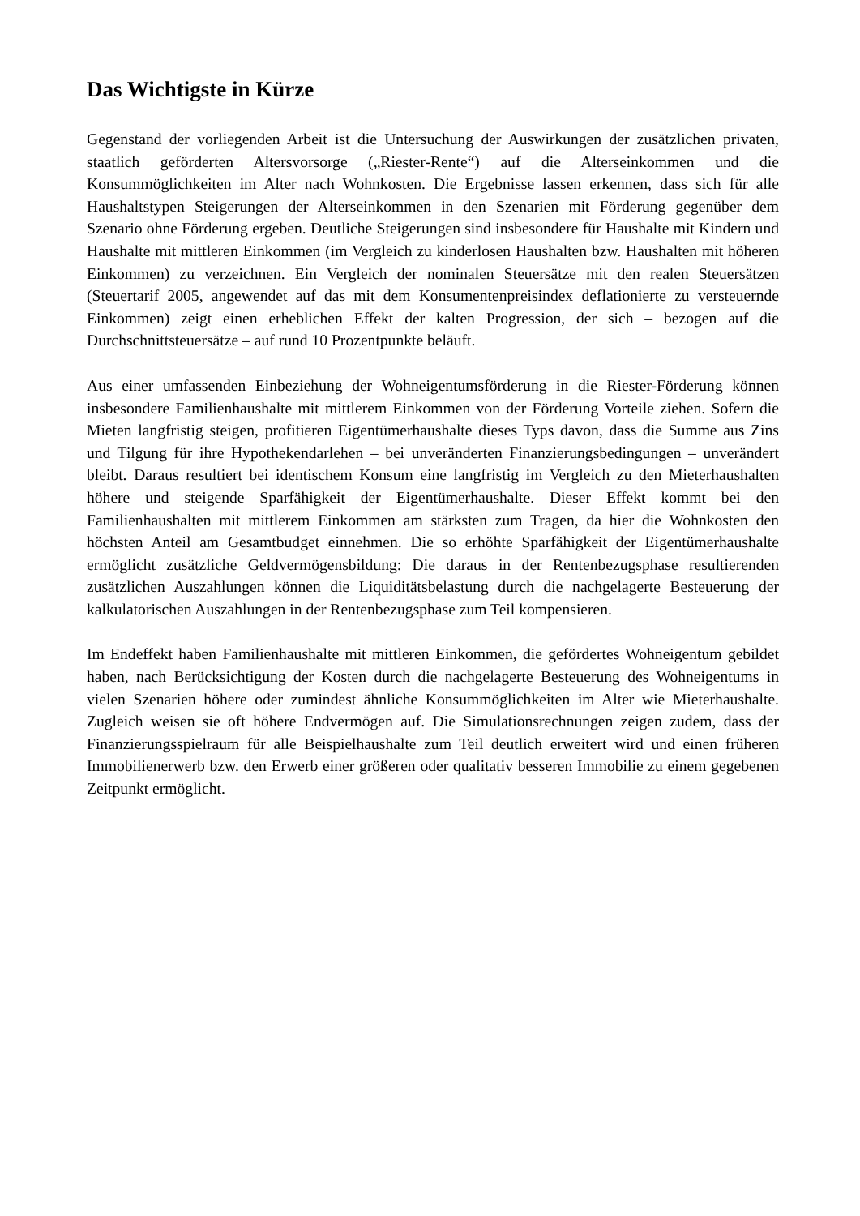Das Wichtigste in Kürze
Gegenstand der vorliegenden Arbeit ist die Untersuchung der Auswirkungen der zusätzlichen privaten, staatlich geförderten Altersvorsorge („Riester-Rente“) auf die Alterseinkommen und die Konsummöglichkeiten im Alter nach Wohnkosten. Die Ergebnisse lassen erkennen, dass sich für alle Haushaltstypen Steigerungen der Alterseinkommen in den Szenarien mit Förderung gegenüber dem Szenario ohne Förderung ergeben. Deutliche Steigerungen sind insbesondere für Haushalte mit Kindern und Haushalte mit mittleren Einkommen (im Vergleich zu kinderlosen Haushalten bzw. Haushalten mit höheren Einkommen) zu verzeichnen. Ein Vergleich der nominalen Steuersätze mit den realen Steuersätzen (Steuertarif 2005, angewendet auf das mit dem Konsumentenpreisindex deflationierte zu versteuernde Einkommen) zeigt einen erheblichen Effekt der kalten Progression, der sich – bezogen auf die Durchschnittsteuersätze – auf rund 10 Prozentpunkte beläuft.
Aus einer umfassenden Einbeziehung der Wohneigentumsförderung in die Riester-Förderung können insbesondere Familienhaushalte mit mittlerem Einkommen von der Förderung Vorteile ziehen. Sofern die Mieten langfristig steigen, profitieren Eigentümerhaushalte dieses Typs davon, dass die Summe aus Zins und Tilgung für ihre Hypothekendarlehen – bei unveränderten Finanzierungsbedingungen – unverändert bleibt. Daraus resultiert bei identischem Konsum eine langfristig im Vergleich zu den Mieterhaushalten höhere und steigende Sparfähigkeit der Eigentümerhaushalte. Dieser Effekt kommt bei den Familienhaushalten mit mittlerem Einkommen am stärksten zum Tragen, da hier die Wohnkosten den höchsten Anteil am Gesamtbudget einnehmen. Die so erhöhte Sparfähigkeit der Eigentümerhaushalte ermöglicht zusätzliche Geldvermögensbildung: Die daraus in der Rentenbezugsphase resultierenden zusätzlichen Auszahlungen können die Liquiditätsbelastung durch die nachgelagerte Besteuerung der kalkulatorischen Auszahlungen in der Rentenbezugsphase zum Teil kompensieren.
Im Endeffekt haben Familienhaushalte mit mittleren Einkommen, die gefördertes Wohneigentum gebildet haben, nach Berücksichtigung der Kosten durch die nachgelagerte Besteuerung des Wohneigentums in vielen Szenarien höhere oder zumindest ähnliche Konsummöglichkeiten im Alter wie Mieterhaushalte. Zugleich weisen sie oft höhere Endvermögen auf. Die Simulationsrechnungen zeigen zudem, dass der Finanzierungsspielraum für alle Beispielhaushalte zum Teil deutlich erweitert wird und einen früheren Immobilienerwerb bzw. den Erwerb einer größeren oder qualitativ besseren Immobilie zu einem gegebenen Zeitpunkt ermöglicht.